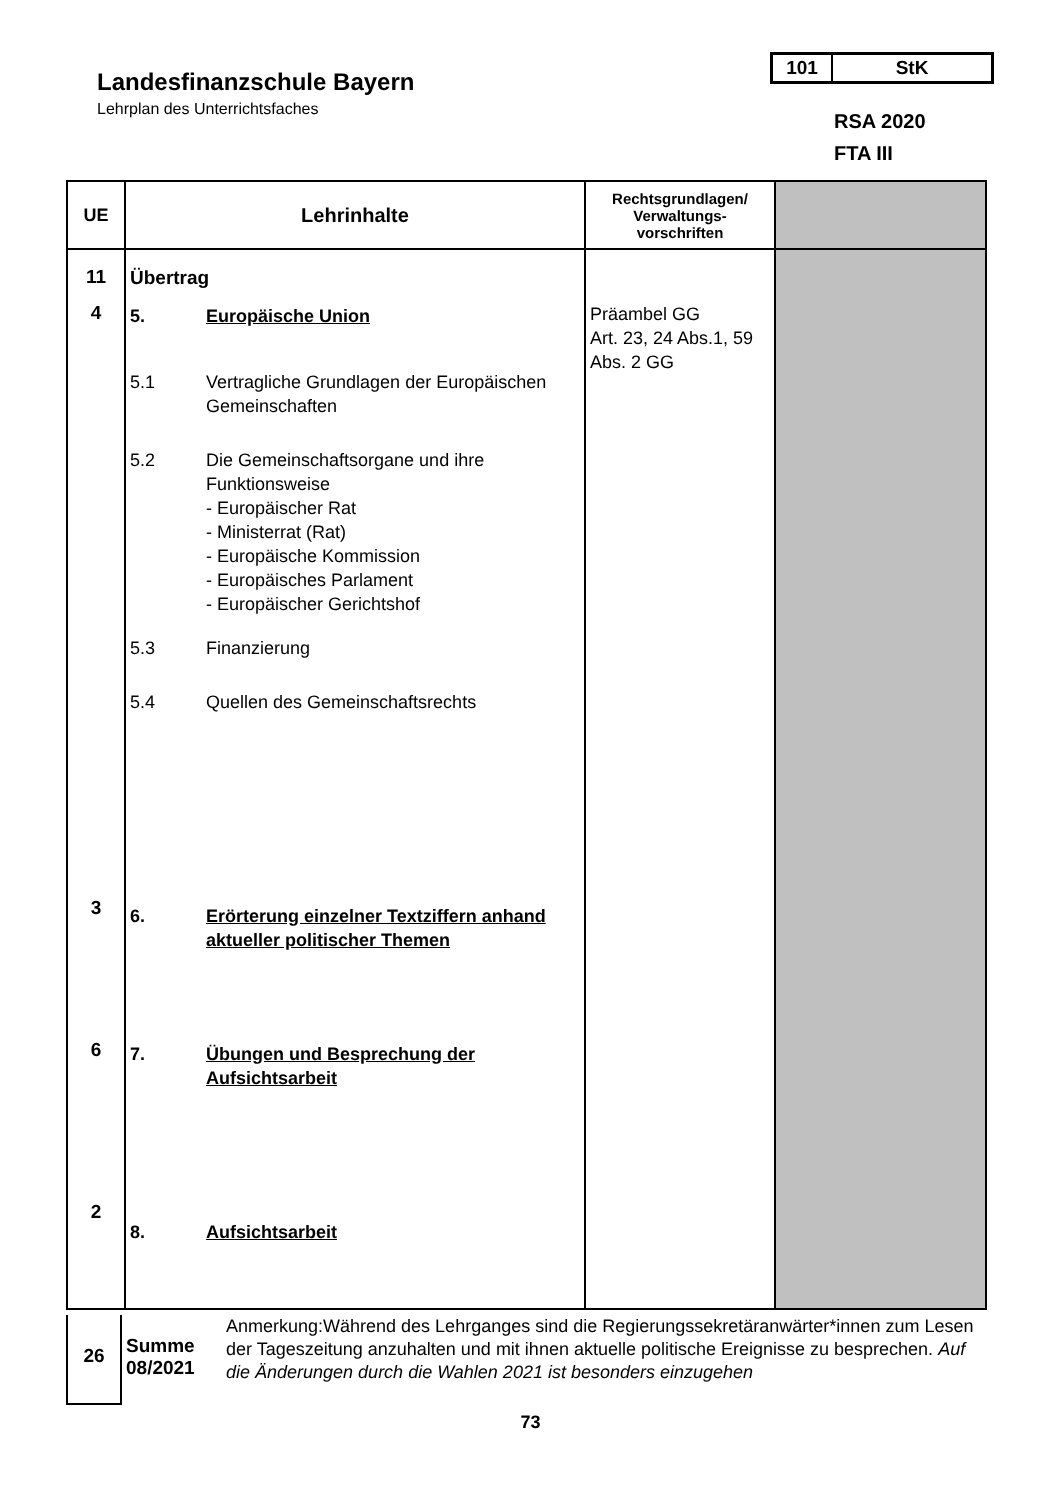Landesfinanzschule Bayern
Lehrplan des Unterrichtsfaches
101 StK
RSA 2020
FTA III
| UE | Lehrinhalte | Rechtsgrundlagen/ Verwaltungs- vorschriften | |
| --- | --- | --- | --- |
| 11 4 3 6 2 | Übertrag 5. Europäische Union 5.1 Vertragliche Grundlagen der Europäischen Gemeinschaften 5.2 Die Gemeinschaftsorgane und ihre Funktionsweise - Europäischer Rat - Ministerrat (Rat) - Europäische Kommission - Europäisches Parlament - Europäischer Gerichtshof 5.3 Finanzierung 5.4 Quellen des Gemeinschaftsrechts 6. Erörterung einzelner Textziffern anhand aktueller politischer Themen 7. Übungen und Besprechung der Aufsichtsarbeit 8. Aufsichtsarbeit | Präambel GG Art. 23, 24 Abs.1, 59 Abs. 2 GG | |
26
Summe 08/2021
Anmerkung:Während des Lehrganges sind die Regierungssekretäranwärter*innen zum Lesen der Tageszeitung anzuhalten und mit ihnen aktuelle politische Ereignisse zu besprechen. Auf die Änderungen durch die Wahlen 2021 ist besonders einzugehen
73